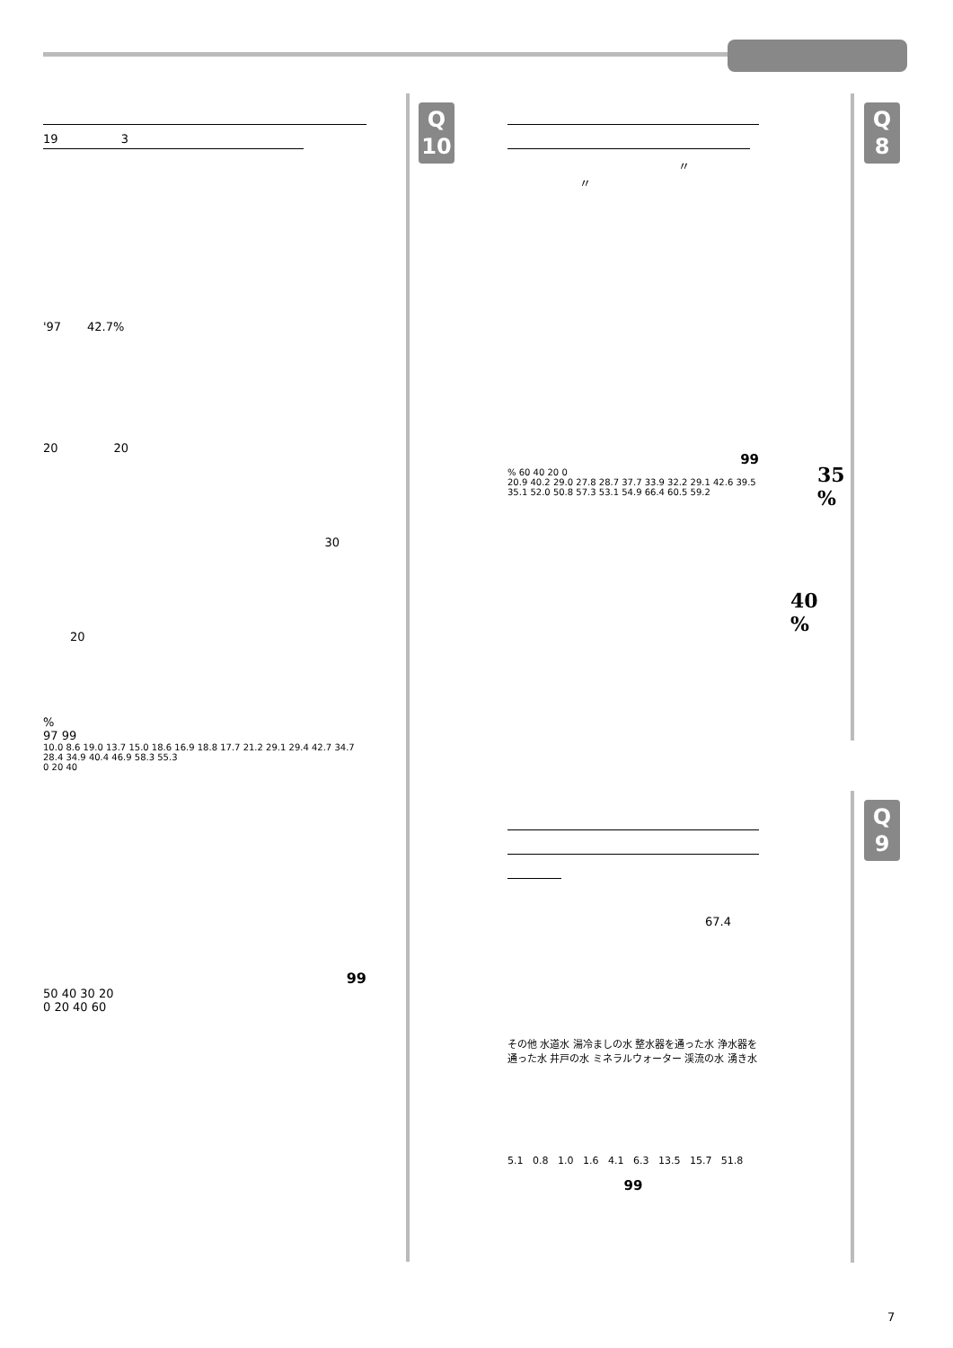Q
10
Q
8
Q
9
19 3
'97 42.7%
20 20
30
20
%
97 99
10.0 8.6 19.0 13.7 15.0 18.6 16.9 18.8 17.7 21.2 29.1 29.4 42.7 34.7 28.4 34.9 40.4 46.9 58.3 55.3
0 20 40
99
50 40 30 20
0 20 40 60
〃
〃
99
% 60 40 20 0
20.9 40.2 29.0 27.8 28.7 37.7 33.9 32.2 29.1 42.6 39.5 35.1 52.0 50.8 57.3 53.1 54.9 66.4 60.5 59.2
35
%
40
%
67.4
その他 水道水 湯冷ましの水 整水器を通った水 浄水器を通った水 井戸の水 ミネラルウォーター 渓流の水 湧き水
5.1 0.8 1.0 1.6 4.1 6.3 13.5 15.7 51.8
99
7